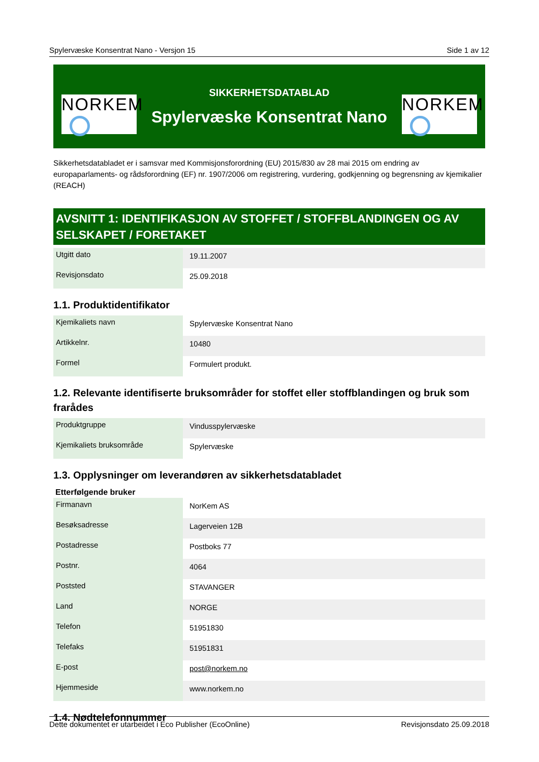Spylervæske Konsentrat Nano - Versjon 15 Side 1 av 12
NORKEM
SIKKERHETSDATABLAD
Spylervæske Konsentrat Nano
NORKEM
Sikkerhetsdatabladet er i samsvar med Kommisjonsforordning (EU) 2015/830 av 28 mai 2015 om endring av europaparlaments- og rådsforordning (EF) nr. 1907/2006 om registrering, vurdering, godkjenning og begrensning av kjemikalier (REACH)
AVSNITT 1: IDENTIFIKASJON AV STOFFET / STOFFBLANDINGEN OG AV SELSKAPET / FORETAKET
| Utgitt dato | 19.11.2007 |
| Revisjonsdato | 25.09.2018 |
1.1. Produktidentifikator
| Kjemikaliets navn | Spylervæske Konsentrat Nano |
| Artikkelnr. | 10480 |
| Formel | Formulert produkt. |
1.2. Relevante identifiserte bruksområder for stoffet eller stoffblandingen og bruk som frarådes
| Produktgruppe | Vindusspylervæske |
| Kjemikaliets bruksområde | Spylervæske |
1.3. Opplysninger om leverandøren av sikkerhetsdatabladet
Etterfølgende bruker
| Firmanavn | NorKem AS |
| Besøksadresse | Lagerveien 12B |
| Postadresse | Postboks 77 |
| Postnr. | 4064 |
| Poststed | STAVANGER |
| Land | NORGE |
| Telefon | 51951830 |
| Telefaks | 51951831 |
| E-post | post@norkem.no |
| Hjemmeside | www.norkem.no |
1.4. Nødtelefonnummer
Dette dokumentet er utarbeidet i Eco Publisher (EcoOnline) Revisjonsdato 25.09.2018